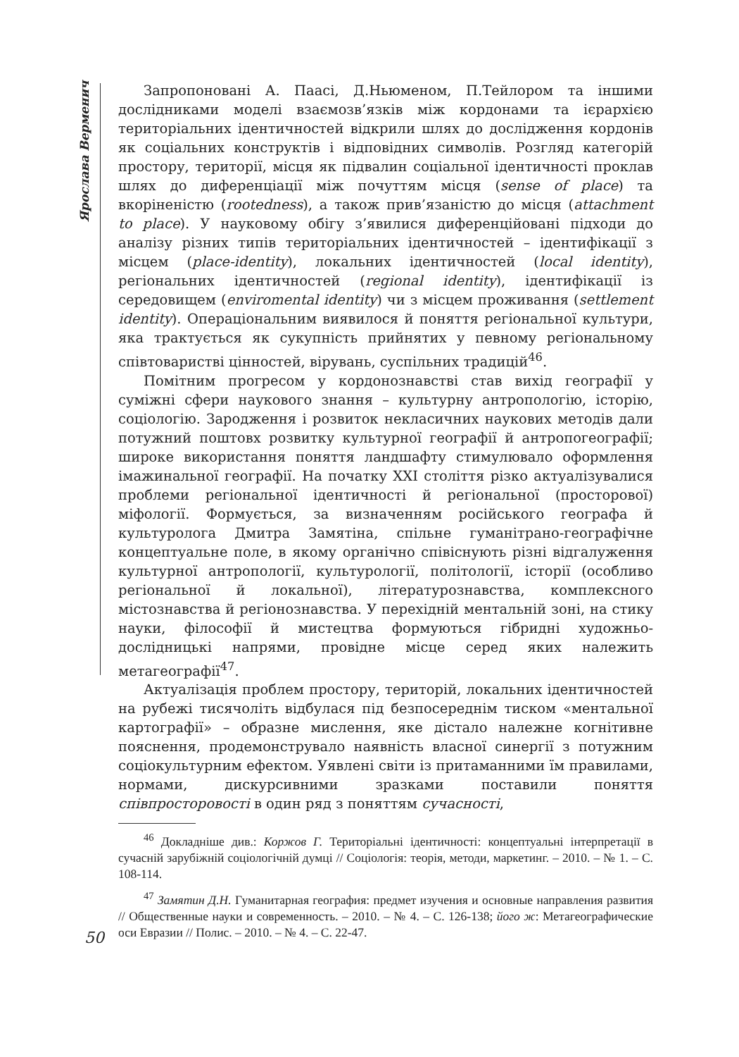Ярослава Верменич
Запропоновані А. Паасі, Д.Ньюменом, П.Тейлором та іншими дослідниками моделі взаємозв’язків між кордонами та ієрархією територіальних ідентичностей відкрили шлях до дослідження кордонів як соціальних конструктів і відповідних символів. Розгляд категорій простору, території, місця як підвалин соціальної ідентичності проклав шлях до диференціації між почуттям місця (sense of place) та вкоріненістю (rootedness), а також прив’язаністю до місця (attachment to place). У науковому обігу з’явилися диференційовані підходи до аналізу різних типів територіальних ідентичностей – ідентифікації з місцем (place-identity), локальних ідентичностей (local identity), регіональних ідентичностей (regional identity), ідентифікації із середовищем (enviromental identity) чи з місцем проживання (settlement identity). Операціональним виявилося й поняття регіональної культури, яка трактується як сукупність прийнятих у певному регіональному співтоваристві цінностей, вірувань, суспільних традицій<sup>46</sup>.
Помітним прогресом у кордонознавстві став вихід географії у суміжні сфери наукового знання – культурну антропологію, історію, соціологію. Зародження і розвиток некласичних наукових методів дали потужний поштовх розвитку культурної географії й антропогеографії; широке використання поняття ландшафту стимулювало оформлення імажинальної географії. На початку ХХІ століття різко актуалізувалися проблеми регіональної ідентичності й регіональної (просторової) міфології. Формується, за визначенням російського географа й культуролога Дмитра Замятіна, спільне гуманітрано-географічне концептуальне поле, в якому органічно співіснують різні відгалуження культурної антропології, культурології, політології, історії (особливо регіональної й локальної), літературознавства, комплексного містознавства й регіонознавства. У перехідній ментальній зоні, на стику науки, філософії й мистецтва формуються гібридні художньо-дослідницькі напрями, провідне місце серед яких належить метагеографії<sup>47</sup>.
Актуалізація проблем простору, територій, локальних ідентичностей на рубежі тисячоліть відбулася під безпосереднім тиском «ментальної картографії» – образне мислення, яке дістало належне когнітивне пояснення, продемонструвало наявність власної синергії з потужним соціокультурним ефектом. Уявлені світи із притаманними їм правилами, нормами, дискурсивними зразками поставили поняття співпросторовості в один ряд з поняттям сучасності,
<sup>46</sup> Докладніше див.: Коржов Г. Територіальні ідентичності: концептуальні інтерпретації в сучасній зарубіжній соціологічній думці // Соціологія: теорія, методи, маркетинг. – 2010. – № 1. – С. 108-114.
<sup>47</sup> Замятин Д.Н. Гуманитарная география: предмет изучения и основные направления развития // Общественные науки и современность. – 2010. – № 4. – С. 126-138; його ж: Метагеографические оси Евразии // Полис. – 2010. – № 4. – С. 22-47.
50